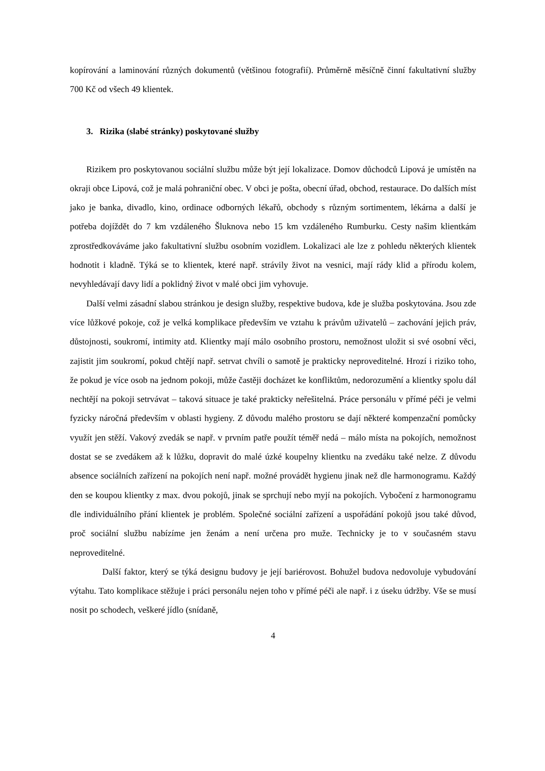kopírování a laminování různých dokumentů (většinou fotografií). Průměrně měsíčně činní fakultativní služby 700 Kč od všech 49 klientek.
3. Rizika (slabé stránky) poskytované služby
Rizikem pro poskytovanou sociální službu může být její lokalizace. Domov důchodců Lipová je umístěn na okraji obce Lipová, což je malá pohraniční obec. V obci je pošta, obecní úřad, obchod, restaurace. Do dalších míst jako je banka, divadlo, kino, ordinace odborných lékařů, obchody s různým sortimentem, lékárna a další je potřeba dojíždět do 7 km vzdáleného Šluknova nebo 15 km vzdáleného Rumburku. Cesty našim klientkám zprostředkováváme jako fakultativní službu osobním vozidlem. Lokalizaci ale lze z pohledu některých klientek hodnotit i kladně. Týká se to klientek, které např. strávily život na vesnici, mají rády klid a přírodu kolem, nevyhledávají davy lidí a poklidný život v malé obci jim vyhovuje.
Další velmi zásadní slabou stránkou je design služby, respektive budova, kde je služba poskytována. Jsou zde více lůžkové pokoje, což je velká komplikace především ve vztahu k právům uživatelů – zachování jejich práv, důstojnosti, soukromí, intimity atd. Klientky mají málo osobního prostoru, nemožnost uložit si své osobní věci, zajistit jim soukromí, pokud chtějí např. setrvat chvíli o samotě je prakticky neproveditelné. Hrozí i riziko toho, že pokud je více osob na jednom pokoji, může častěji docházet ke konfliktům, nedorozumění a klientky spolu dál nechtějí na pokoji setrvávat – taková situace je také prakticky neřešitelná. Práce personálu v přímé péči je velmi fyzicky náročná především v oblasti hygieny. Z důvodu malého prostoru se dají některé kompenzační pomůcky využít jen stěží. Vakový zvedák se např. v prvním patře použít téměř nedá – málo místa na pokojích, nemožnost dostat se se zvedákem až k lůžku, dopravit do malé úzké koupelny klientku na zvedáku také nelze. Z důvodu absence sociálních zařízení na pokojích není např. možné provádět hygienu jinak než dle harmonogramu. Každý den se koupou klientky z max. dvou pokojů, jinak se sprchují nebo myjí na pokojích. Vybočení z harmonogramu dle individuálního přání klientek je problém. Společné sociální zařízení a uspořádání pokojů jsou také důvod, proč sociální službu nabízíme jen ženám a není určena pro muže. Technicky je to v současném stavu neproveditelné.
Další faktor, který se týká designu budovy je její bariérovost. Bohužel budova nedovoluje vybudování výtahu. Tato komplikace stěžuje i práci personálu nejen toho v přímé péči ale např. i z úseku údržby. Vše se musí nosit po schodech, veškeré jídlo (snídaně,
4